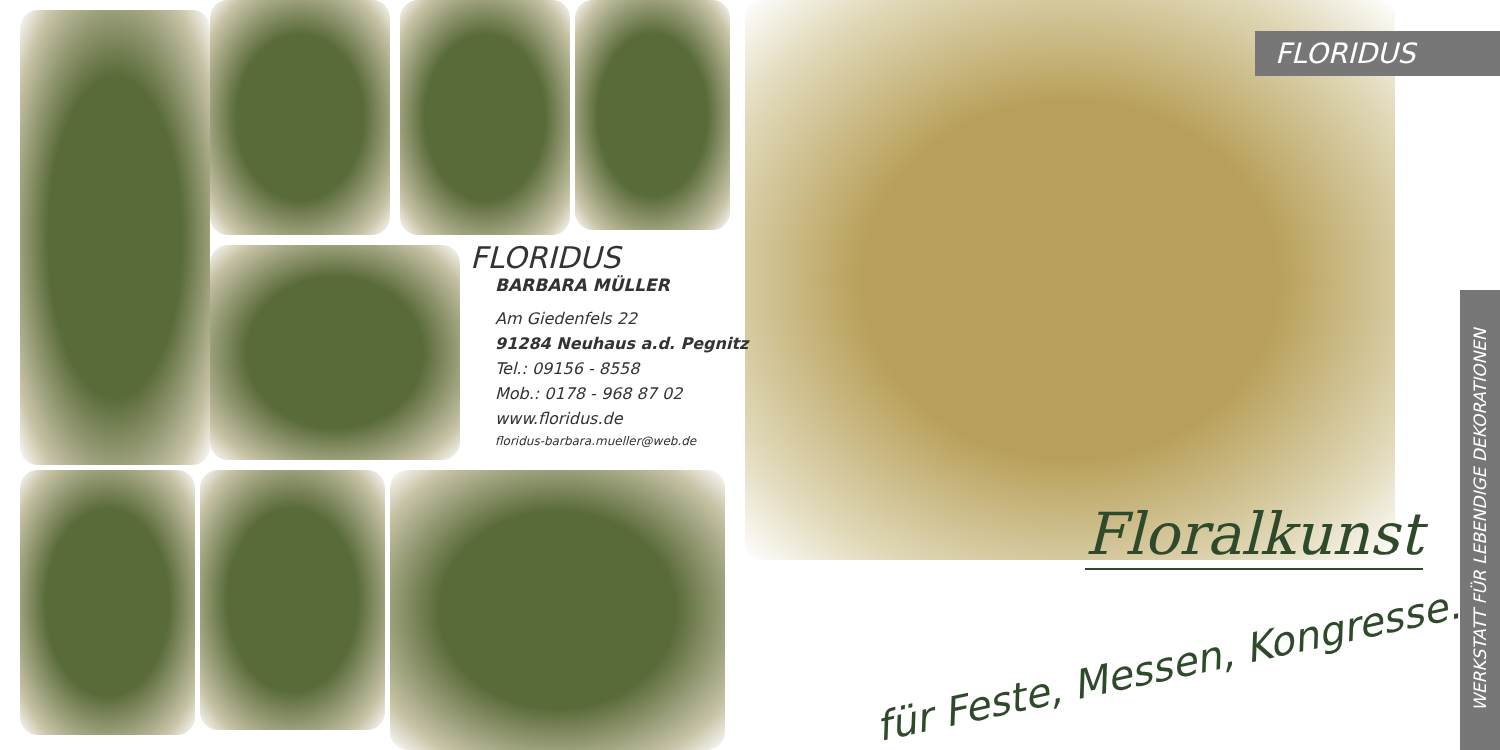FLORIDUS
BARBARA MÜLLER
Am Giedenfels 22
91284 Neuhaus a.d. Pegnitz
Tel.: 09156 - 8558
Mob.: 0178 - 968 87 02
www.floridus.de
floridus-barbara.mueller@web.de
FLORIDUS
Floralkunst
für Feste, Messen, Kongresse...
WERKSTATT FÜR LEBENDIGE DEKORATIONEN